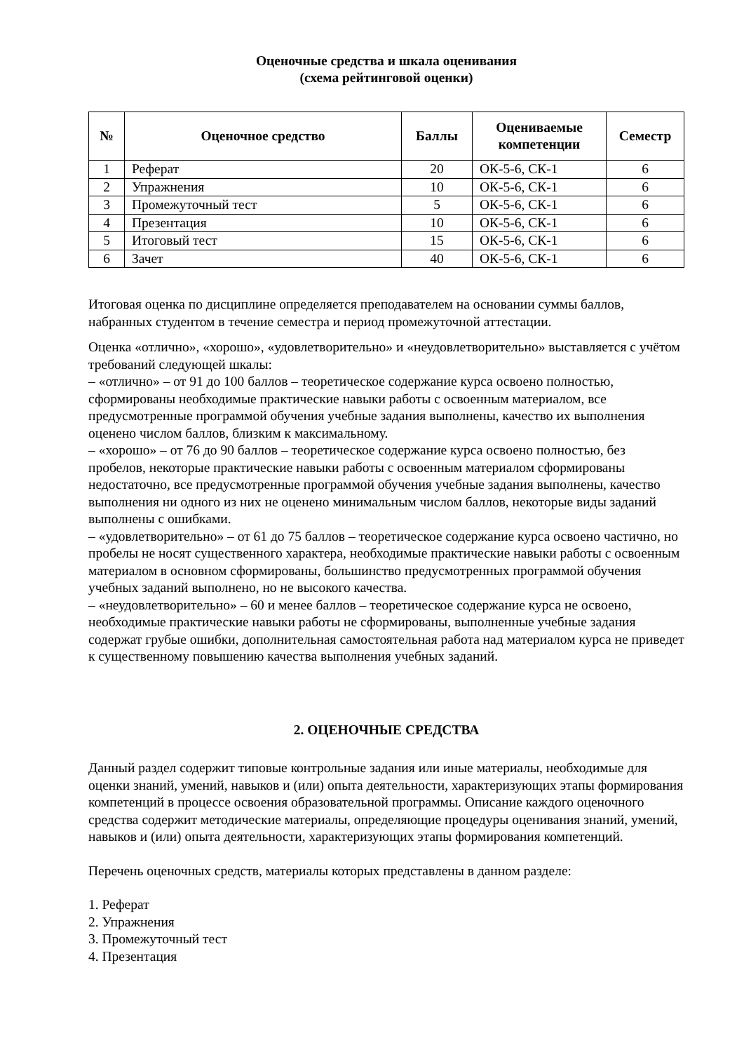Оценочные средства и шкала оценивания
(схема рейтинговой оценки)
| № | Оценочное средство | Баллы | Оцениваемые компетенции | Семестр |
| --- | --- | --- | --- | --- |
| 1 | Реферат | 20 | ОК-5-6, СК-1 | 6 |
| 2 | Упражнения | 10 | ОК-5-6, СК-1 | 6 |
| 3 | Промежуточный тест | 5 | ОК-5-6, СК-1 | 6 |
| 4 | Презентация | 10 | ОК-5-6, СК-1 | 6 |
| 5 | Итоговый тест | 15 | ОК-5-6, СК-1 | 6 |
| 6 | Зачет | 40 | ОК-5-6, СК-1 | 6 |
Итоговая оценка по дисциплине определяется преподавателем на основании суммы баллов, набранных студентом в течение семестра и период промежуточной аттестации.
Оценка «отлично», «хорошо», «удовлетворительно» и «неудовлетворительно» выставляется с учётом требований следующей шкалы:
– «отлично» – от 91 до 100 баллов – теоретическое содержание курса освоено полностью, сформированы необходимые практические навыки работы с освоенным материалом, все предусмотренные программой обучения учебные задания выполнены, качество их выполнения оценено числом баллов, близким к максимальному.
– «хорошо» – от 76 до 90 баллов – теоретическое содержание курса освоено полностью, без пробелов, некоторые практические навыки работы с освоенным материалом сформированы недостаточно, все предусмотренные программой обучения учебные задания выполнены, качество выполнения ни одного из них не оценено минимальным числом баллов, некоторые виды заданий выполнены с ошибками.
– «удовлетворительно» – от 61 до 75 баллов – теоретическое содержание курса освоено частично, но пробелы не носят существенного характера, необходимые практические навыки работы с освоенным материалом в основном сформированы, большинство предусмотренных программой обучения учебных заданий выполнено, но не высокого качества.
– «неудовлетворительно» – 60 и менее баллов – теоретическое содержание курса не освоено, необходимые практические навыки работы не сформированы, выполненные учебные задания содержат грубые ошибки, дополнительная самостоятельная работа над материалом курса не приведет к существенному повышению качества выполнения учебных заданий.
2. ОЦЕНОЧНЫЕ СРЕДСТВА
Данный раздел содержит типовые контрольные задания или иные материалы, необходимые для оценки знаний, умений, навыков и (или) опыта деятельности, характеризующих этапы формирования компетенций в процессе освоения образовательной программы. Описание каждого оценочного средства содержит методические материалы, определяющие процедуры оценивания знаний, умений, навыков и (или) опыта деятельности, характеризующих этапы формирования компетенций.
Перечень оценочных средств, материалы которых представлены в данном разделе:
1. Реферат
2. Упражнения
3. Промежуточный тест
4. Презентация